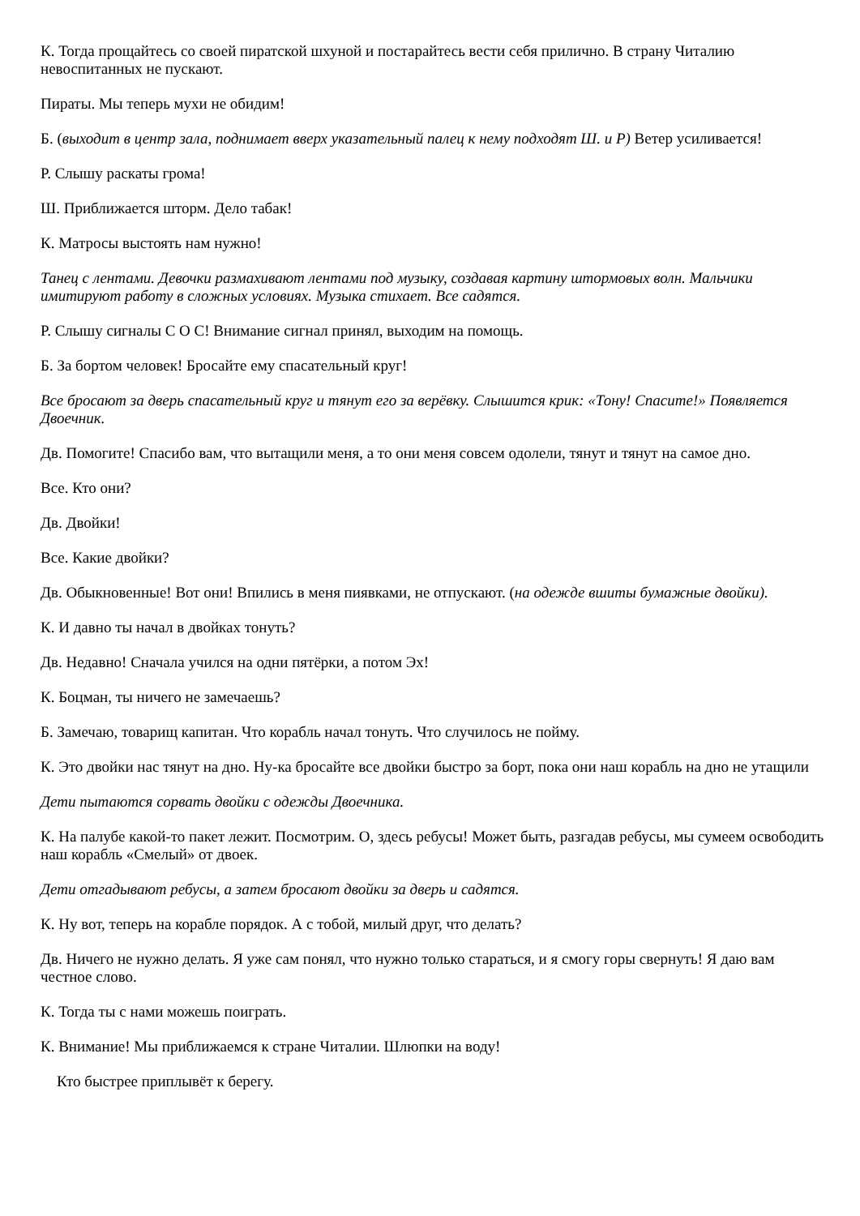К. Тогда прощайтесь со своей пиратской шхуной и постарайтесь вести себя прилично. В страну Читалию невоспитанных не пускают.
Пираты. Мы теперь мухи не обидим!
Б. (выходит в центр зала, поднимает вверх указательный палец к нему подходят Ш. и Р) Ветер усиливается!
Р. Слышу раскаты грома!
Ш. Приближается шторм. Дело табак!
К. Матросы выстоять нам нужно!
Танец с лентами. Девочки размахивают лентами под музыку, создавая картину штормовых волн. Мальчики имитируют работу в сложных условиях. Музыка стихает. Все садятся.
Р. Слышу сигналы С О С! Внимание сигнал принял, выходим на помощь.
Б. За бортом человек! Бросайте ему спасательный круг!
Все бросают за дверь спасательный круг и тянут его за верёвку. Слышится крик: «Тону! Спасите!» Появляется Двоечник.
Дв. Помогите! Спасибо вам, что вытащили меня, а то они меня совсем одолели, тянут и тянут на самое дно.
Все. Кто они?
Дв. Двойки!
Все. Какие двойки?
Дв. Обыкновенные! Вот они! Впились в меня пиявками, не отпускают. (на одежде вшиты бумажные двойки).
К. И давно ты начал в двойках тонуть?
Дв. Недавно! Сначала учился на одни пятёрки, а потом Эх!
К. Боцман, ты ничего не замечаешь?
Б. Замечаю, товарищ капитан. Что корабль начал тонуть. Что случилось не пойму.
К. Это двойки нас тянут на дно. Ну-ка бросайте все двойки быстро за борт, пока они наш корабль на дно не утащили
Дети пытаются сорвать двойки с одежды Двоечника.
К. На палубе какой-то пакет лежит. Посмотрим. О, здесь ребусы! Может быть, разгадав ребусы, мы сумеем освободить наш корабль «Смелый» от двоек.
Дети отгадывают ребусы, а затем бросают двойки за дверь и садятся.
К. Ну вот, теперь на корабле порядок. А с тобой, милый друг, что делать?
Дв. Ничего не нужно делать. Я уже сам понял, что нужно только стараться, и я смогу горы свернуть! Я даю вам честное слово.
К. Тогда ты с нами можешь поиграть.
К. Внимание! Мы приближаемся к стране Читалии. Шлюпки на воду!
Кто быстрее приплывёт к берегу.